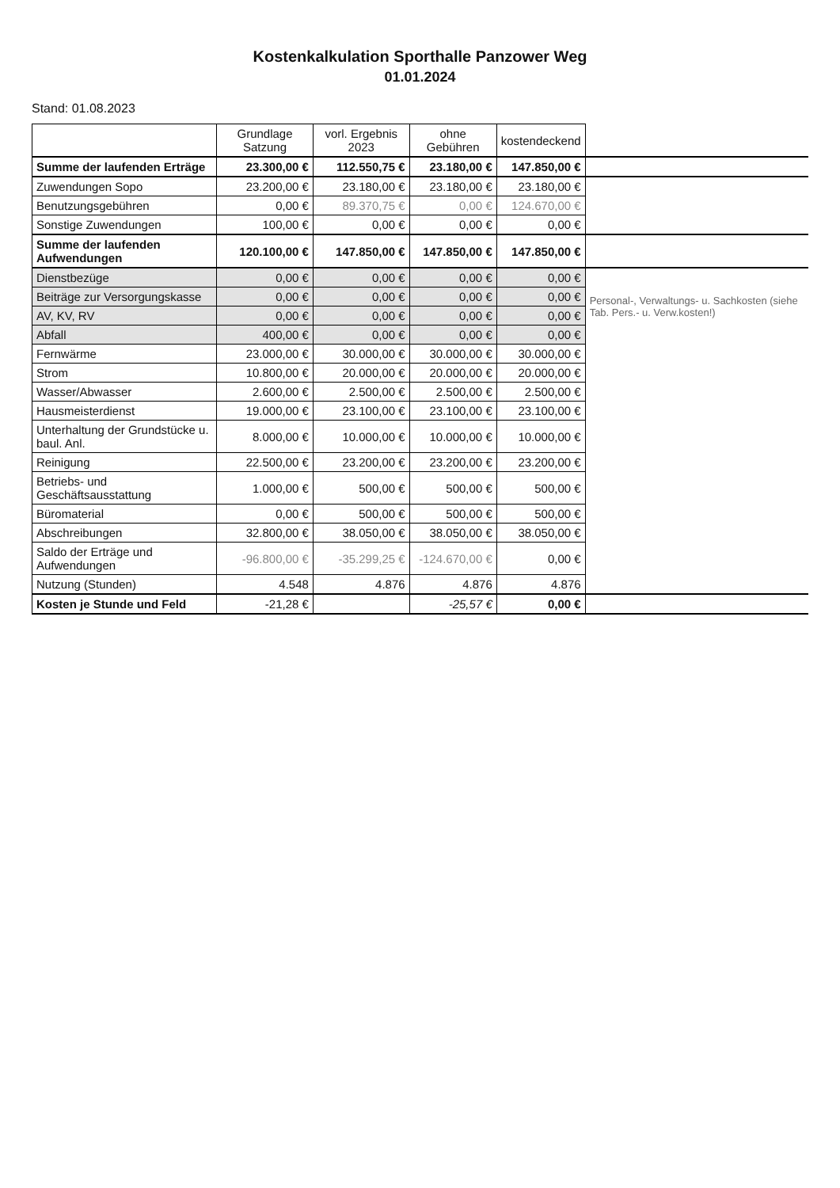Kostenkalkulation Sporthalle Panzower Weg
01.01.2024
Stand: 01.08.2023
| | Grundlage Satzung | vorl. Ergebnis 2023 | ohne Gebühren | kostendeckend | |
| --- | --- | --- | --- | --- | --- |
| Summe der laufenden Erträge | 23.300,00 € | 112.550,75 € | 23.180,00 € | 147.850,00 € | |
| Zuwendungen Sopo | 23.200,00 € | 23.180,00 € | 23.180,00 € | 23.180,00 € | |
| Benutzungsgebühren | 0,00 € | 89.370,75 € | 0,00 € | 124.670,00 € | |
| Sonstige Zuwendungen | 100,00 € | 0,00 € | 0,00 € | 0,00 € | |
| Summe der laufenden Aufwendungen | 120.100,00 € | 147.850,00 € | 147.850,00 € | 147.850,00 € | |
| Dienstbezüge | 0,00 € | 0,00 € | 0,00 € | 0,00 € | Personal-, Verwaltungs- u. Sachkosten (siehe Tab. Pers.- u. Verw.kosten!) |
| Beiträge zur Versorgungskasse | 0,00 € | 0,00 € | 0,00 € | 0,00 € | |
| AV, KV, RV | 0,00 € | 0,00 € | 0,00 € | 0,00 € | |
| Abfall | 400,00 € | 0,00 € | 0,00 € | 0,00 € | |
| Fernwärme | 23.000,00 € | 30.000,00 € | 30.000,00 € | 30.000,00 € | |
| Strom | 10.800,00 € | 20.000,00 € | 20.000,00 € | 20.000,00 € | |
| Wasser/Abwasser | 2.600,00 € | 2.500,00 € | 2.500,00 € | 2.500,00 € | |
| Hausmeisterdienst | 19.000,00 € | 23.100,00 € | 23.100,00 € | 23.100,00 € | |
| Unterhaltung der Grundstücke u. baul. Anl. | 8.000,00 € | 10.000,00 € | 10.000,00 € | 10.000,00 € | |
| Reinigung | 22.500,00 € | 23.200,00 € | 23.200,00 € | 23.200,00 € | |
| Betriebs- und Geschäftsausstattung | 1.000,00 € | 500,00 € | 500,00 € | 500,00 € | |
| Büromaterial | 0,00 € | 500,00 € | 500,00 € | 500,00 € | |
| Abschreibungen | 32.800,00 € | 38.050,00 € | 38.050,00 € | 38.050,00 € | |
| Saldo der Erträge und Aufwendungen | -96.800,00 € | -35.299,25 € | -124.670,00 € | 0,00 € | |
| Nutzung (Stunden) | 4.548 | 4.876 | 4.876 | 4.876 | |
| Kosten je Stunde und Feld | -21,28 € | | -25,57 € | 0,00 € | |